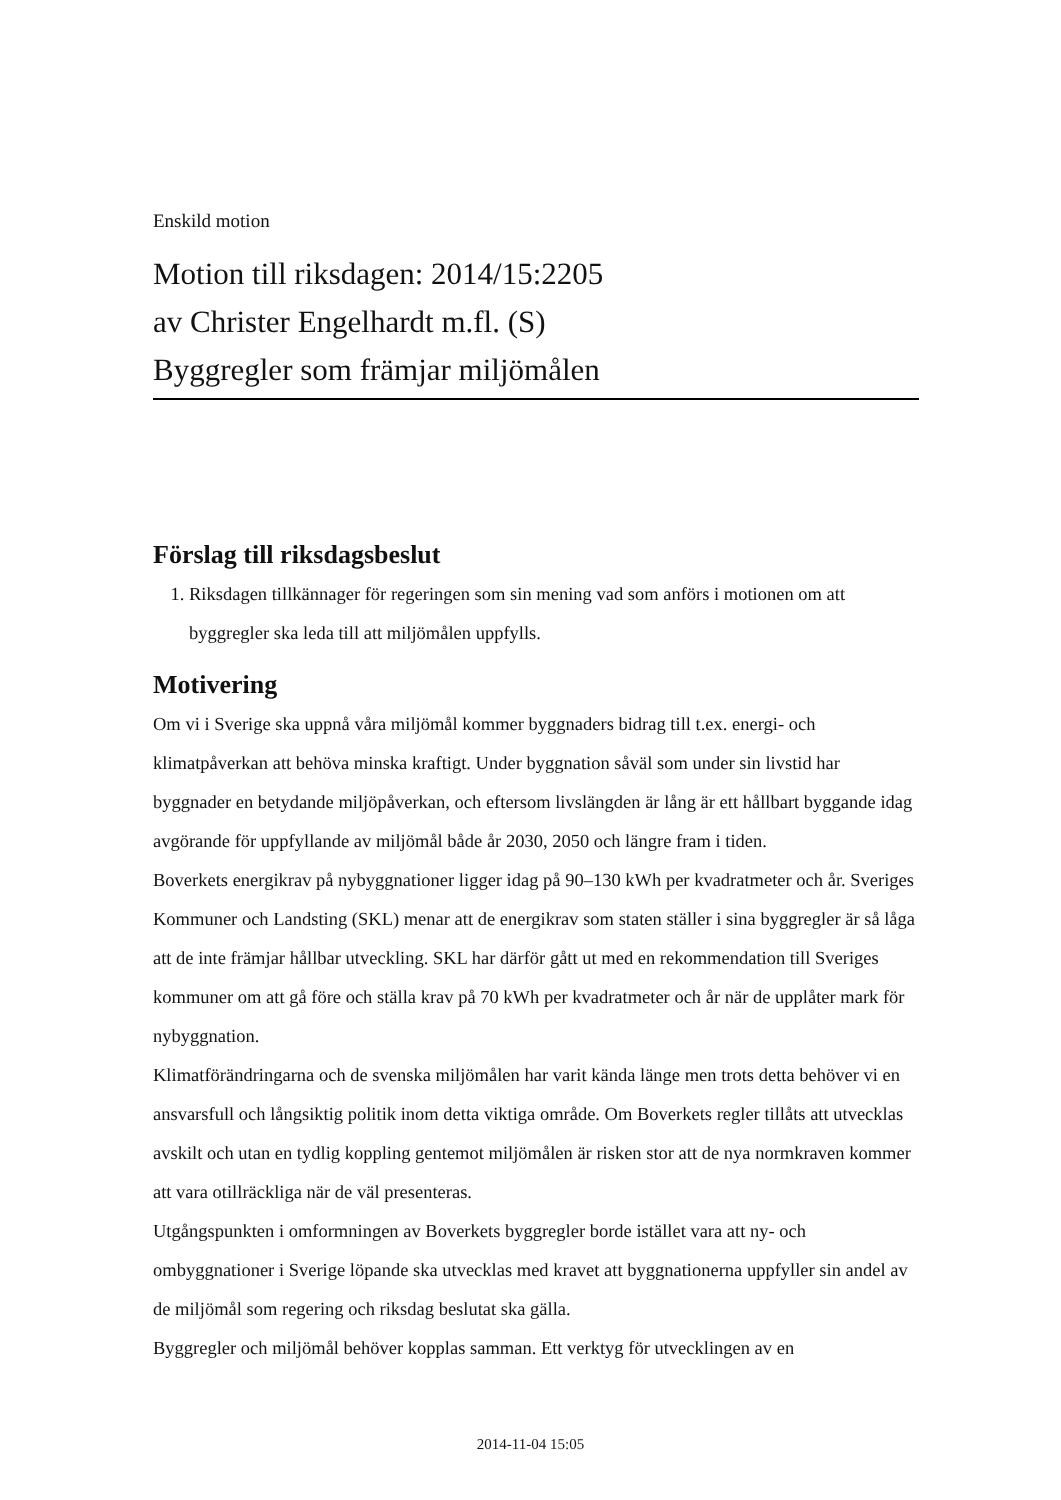Enskild motion
Motion till riksdagen: 2014/15:2205
av Christer Engelhardt m.fl. (S)
Byggregler som främjar miljömålen
Förslag till riksdagsbeslut
1. Riksdagen tillkännager för regeringen som sin mening vad som anförs i motionen om att byggregler ska leda till att miljömålen uppfylls.
Motivering
Om vi i Sverige ska uppnå våra miljömål kommer byggnaders bidrag till t.ex. energi- och klimatpåverkan att behöva minska kraftigt. Under byggnation såväl som under sin livstid har byggnader en betydande miljöpåverkan, och eftersom livslängden är lång är ett hållbart byggande idag avgörande för uppfyllande av miljömål både år 2030, 2050 och längre fram i tiden.
Boverkets energikrav på nybyggnationer ligger idag på 90–130 kWh per kvadratmeter och år. Sveriges Kommuner och Landsting (SKL) menar att de energikrav som staten ställer i sina byggregler är så låga att de inte främjar hållbar utveckling. SKL har därför gått ut med en rekommendation till Sveriges kommuner om att gå före och ställa krav på 70 kWh per kvadratmeter och år när de upplåter mark för nybyggnation.
Klimatförändringarna och de svenska miljömålen har varit kända länge men trots detta behöver vi en ansvarsfull och långsiktig politik inom detta viktiga område. Om Boverkets regler tillåts att utvecklas avskilt och utan en tydlig koppling gentemot miljömålen är risken stor att de nya normkraven kommer att vara otillräckliga när de väl presenteras.
Utgångspunkten i omformningen av Boverkets byggregler borde istället vara att ny- och ombyggnationer i Sverige löpande ska utvecklas med kravet att byggnationerna uppfyller sin andel av de miljömål som regering och riksdag beslutat ska gälla.
Byggregler och miljömål behöver kopplas samman. Ett verktyg för utvecklingen av en
2014-11-04 15:05